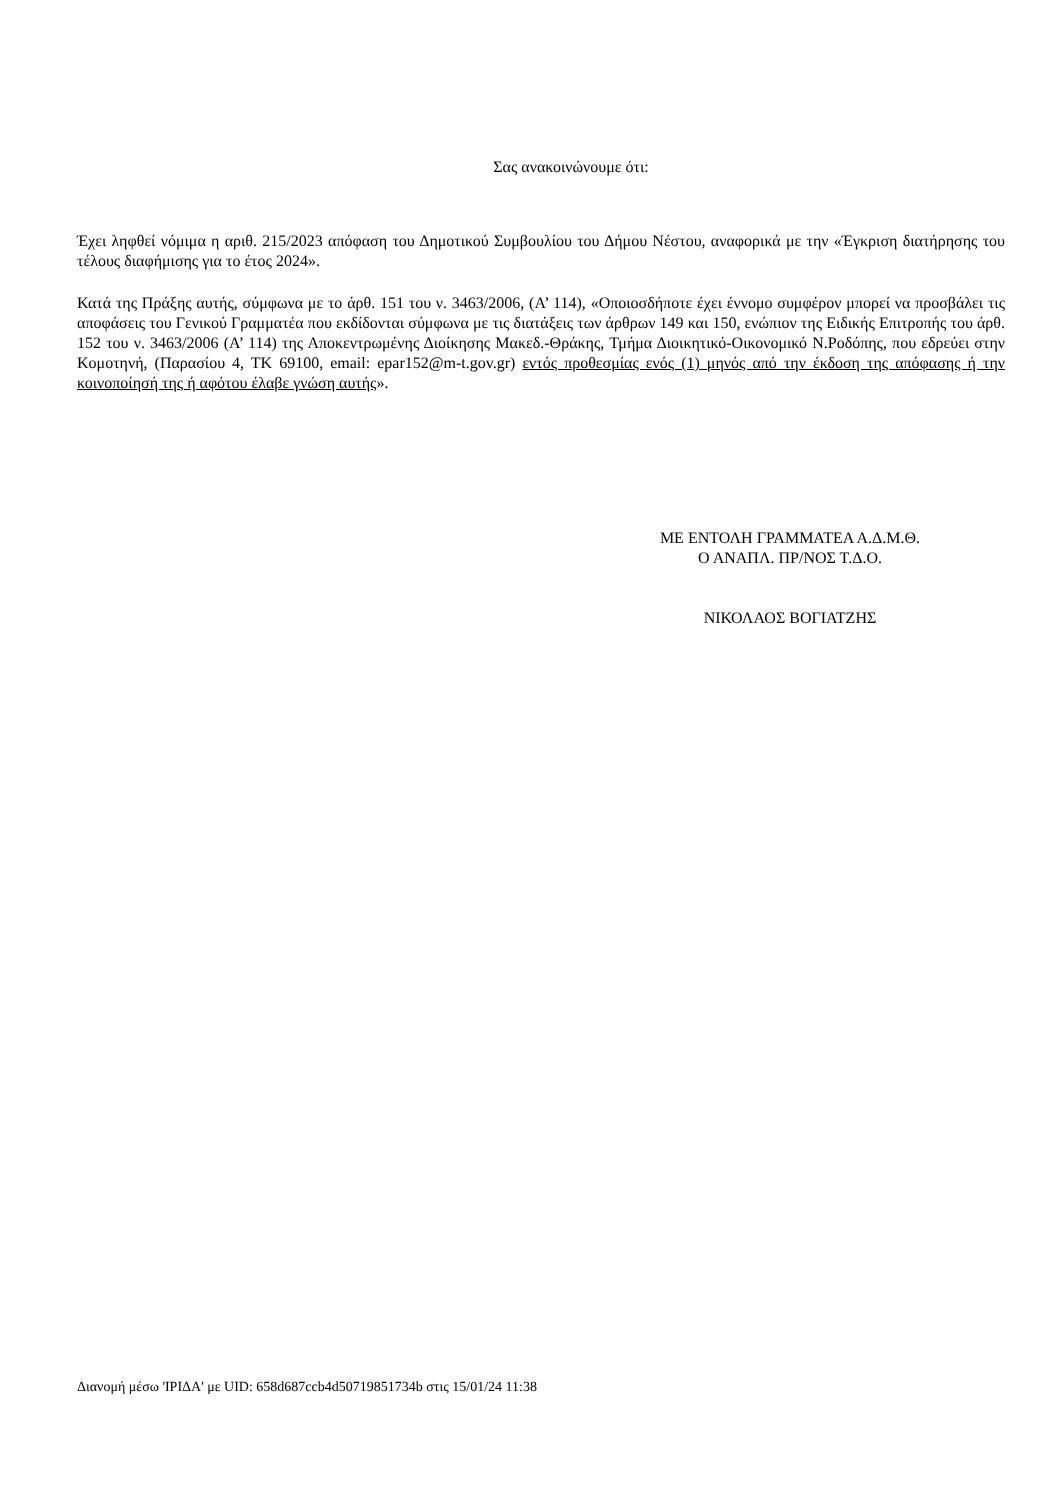Σας ανακοινώνουμε ότι:
Έχει ληφθεί νόμιμα η αριθ. 215/2023 απόφαση του Δημοτικού Συμβουλίου του Δήμου Νέστου, αναφορικά με την «Έγκριση διατήρησης του τέλους διαφήμισης για το έτος 2024».
Κατά της Πράξης αυτής, σύμφωνα με το άρθ. 151 του ν. 3463/2006, (Α’ 114), «Οποιοσδήποτε έχει έννομο συμφέρον μπορεί να προσβάλει τις αποφάσεις του Γενικού Γραμματέα που εκδίδονται σύμφωνα με τις διατάξεις των άρθρων 149 και 150, ενώπιον της Ειδικής Επιτροπής του άρθ. 152 του ν. 3463/2006 (Α’ 114) της Αποκεντρωμένης Διοίκησης Μακεδ.-Θράκης, Τμήμα Διοικητικό-Οικονομικό Ν.Ροδόπης, που εδρεύει στην Κομοτηνή, (Παρασίου 4, ΤΚ 69100, email: epar152@m-t.gov.gr) εντός προθεσμίας ενός (1) μηνός από την έκδοση της απόφασης ή την κοινοποίησή της ή αφότου έλαβε γνώση αυτής».
ΜΕ ΕΝΤΟΛΗ ΓΡΑΜΜΑΤΕΑ Α.Δ.Μ.Θ.
Ο ΑΝΑΠΛ. ΠΡ/ΝΟΣ Τ.Δ.Ο.
ΝΙΚΟΛΑΟΣ ΒΟΓΙΑΤΖΗΣ
Διανομή μέσω 'ΙΡΙΔΑ' με UID: 658d687ccb4d50719851734b στις 15/01/24 11:38